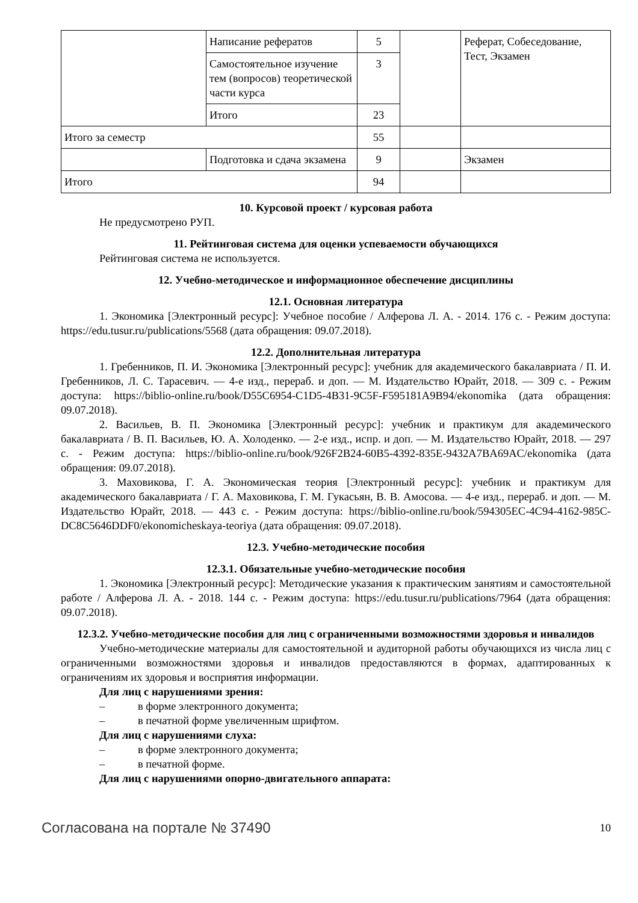| | Написание рефератов | 5 | | Реферат, Собеседование, Тест, Экзамен |
| | Самостоятельное изучение тем (вопросов) теоретической части курса | 3 | | |
| | Итого | 23 | | |
| Итого за семестр | | 55 | | |
| | Подготовка и сдача экзамена | 9 | | Экзамен |
| Итого | | 94 | | |
10. Курсовой проект / курсовая работа
Не предусмотрено РУП.
11. Рейтинговая система для оценки успеваемости обучающихся
Рейтинговая система не используется.
12. Учебно-методическое и информационное обеспечение дисциплины
12.1. Основная литература
1. Экономика [Электронный ресурс]: Учебное пособие / Алферова Л. А. - 2014. 176 с. - Режим доступа: https://edu.tusur.ru/publications/5568 (дата обращения: 09.07.2018).
12.2. Дополнительная литература
1. Гребенников, П. И. Экономика [Электронный ресурс]: учебник для академического бакалавриата / П. И. Гребенников, Л. С. Тарасевич. — 4-е изд., перераб. и доп. — М. Издательство Юрайт, 2018. — 309 с. - Режим доступа: https://biblio-online.ru/book/D55C6954-C1D5-4B31-9C5F-F595181A9B94/ekonomika (дата обращения: 09.07.2018).
2. Васильев, В. П. Экономика [Электронный ресурс]: учебник и практикум для академического бакалавриата / В. П. Васильев, Ю. А. Холоденко. — 2-е изд., испр. и доп. — М. Издательство Юрайт, 2018. — 297 с. - Режим доступа: https://biblio-online.ru/book/926F2B24-60B5-4392-835E-9432A7BA69AC/ekonomika (дата обращения: 09.07.2018).
3. Маховикова, Г. А. Экономическая теория [Электронный ресурс]: учебник и практикум для академического бакалавриата / Г. А. Маховикова, Г. М. Гукасьян, В. В. Амосова. — 4-е изд., перераб. и доп. — М. Издательство Юрайт, 2018. — 443 с. - Режим доступа: https://biblio-online.ru/book/594305EC-4C94-4162-985C-DC8C5646DDF0/ekonomicheskaya-teoriya (дата обращения: 09.07.2018).
12.3. Учебно-методические пособия
12.3.1. Обязательные учебно-методические пособия
1. Экономика [Электронный ресурс]: Методические указания к практическим занятиям и самостоятельной работе / Алферова Л. А. - 2018. 144 с. - Режим доступа: https://edu.tusur.ru/publications/7964 (дата обращения: 09.07.2018).
12.3.2. Учебно-методические пособия для лиц с ограниченными возможностями здоровья и инвалидов
Учебно-методические материалы для самостоятельной и аудиторной работы обучающихся из числа лиц с ограниченными возможностями здоровья и инвалидов предоставляются в формах, адаптированных к ограничениям их здоровья и восприятия информации.
Для лиц с нарушениями зрения:
– в форме электронного документа;
– в печатной форме увеличенным шрифтом.
Для лиц с нарушениями слуха:
– в форме электронного документа;
– в печатной форме.
Для лиц с нарушениями опорно-двигательного аппарата:
Согласована на портале № 37490 10